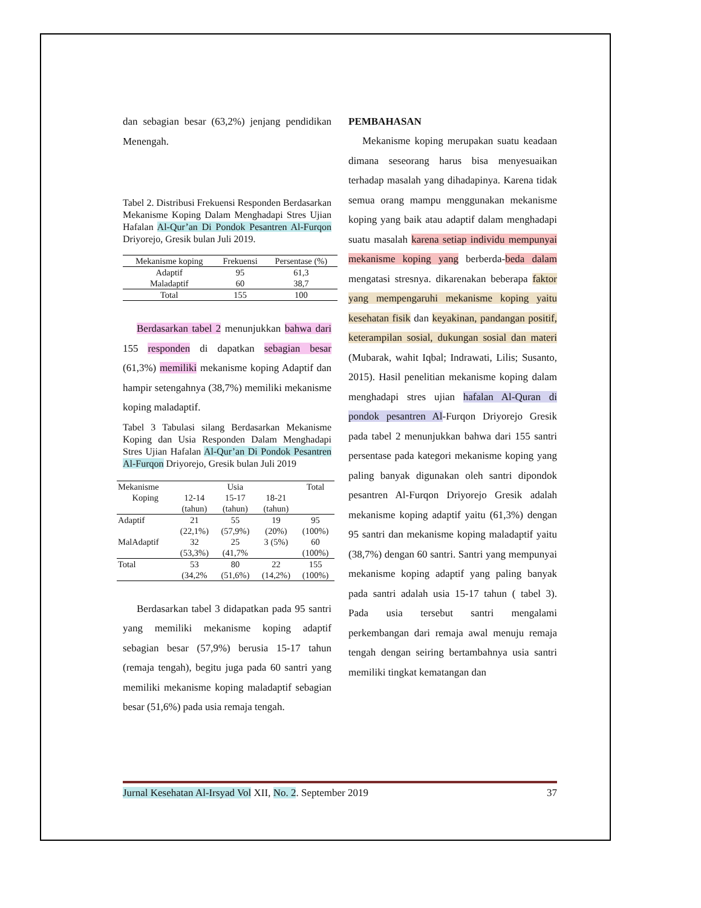dan sebagian besar (63,2%) jenjang pendidikan Menengah.
Tabel 2. Distribusi Frekuensi Responden Berdasarkan Mekanisme Koping Dalam Menghadapi Stres Ujian Hafalan Al-Qur’an Di Pondok Pesantren Al-Furqon Driyorejo, Gresik bulan Juli 2019.
| Mekanisme koping | Frekuensi | Persentase (%) |
| --- | --- | --- |
| Adaptif | 95 | 61,3 |
| Maladaptif | 60 | 38,7 |
| Total | 155 | 100 |
Berdasarkan tabel 2 menunjukkan bahwa dari 155 responden di dapatkan sebagian besar (61,3%) memiliki mekanisme koping Adaptif dan hampir setengahnya (38,7%) memiliki mekanisme koping maladaptif.
Tabel 3 Tabulasi silang Berdasarkan Mekanisme Koping dan Usia Responden Dalam Menghadapi Stres Ujian Hafalan Al-Qur’an Di Pondok Pesantren Al-Furqon Driyorejo, Gresik bulan Juli 2019
| Mekanisme | Usia | | | Total |
| --- | --- | --- | --- | --- |
| Koping | 12-14 (tahun) | 15-17 (tahun) | 18-21 (tahun) | |
| Adaptif | 21 (22,1%) | 55 (57,9%) | 19 (20%) | 95 (100%) |
| MalAdaptif | 32 (53,3%) | 25 (41,7% | 3 (5%) | 60 (100%) |
| Total | 53 (34,2% | 80 (51,6%) | 22 (14,2%) | 155 (100%) |
Berdasarkan tabel 3 didapatkan pada 95 santri yang memiliki mekanisme koping adaptif sebagian besar (57,9%) berusia 15-17 tahun (remaja tengah), begitu juga pada 60 santri yang memiliki mekanisme koping maladaptif sebagian besar (51,6%) pada usia remaja tengah.
PEMBAHASAN
Mekanisme koping merupakan suatu keadaan dimana seseorang harus bisa menyesuaikan terhadap masalah yang dihadapinya. Karena tidak semua orang mampu menggunakan mekanisme koping yang baik atau adaptif dalam menghadapi suatu masalah karena setiap individu mempunyai mekanisme koping yang berberda-beda dalam mengatasi stresnya. dikarenakan beberapa faktor yang mempengaruhi mekanisme koping yaitu kesehatan fisik dan keyakinan, pandangan positif, keterampilan sosial, dukungan sosial dan materi (Mubarak, wahit Iqbal; Indrawati, Lilis; Susanto, 2015). Hasil penelitian mekanisme koping dalam menghadapi stres ujian hafalan Al-Quran di pondok pesantren Al-Furqon Driyorejo Gresik pada tabel 2 menunjukkan bahwa dari 155 santri persentase pada kategori mekanisme koping yang paling banyak digunakan oleh santri dipondok pesantren Al-Furqon Driyorejo Gresik adalah mekanisme koping adaptif yaitu (61,3%) dengan 95 santri dan mekanisme koping maladaptif yaitu (38,7%) dengan 60 santri. Santri yang mempunyai mekanisme koping adaptif yang paling banyak pada santri adalah usia 15-17 tahun ( tabel 3). Pada usia tersebut santri mengalami perkembangan dari remaja awal menuju remaja tengah dengan seiring bertambahnya usia santri memiliki tingkat kematangan dan
Jurnal Kesehatan Al-Irsyad Vol XII, No. 2. September 2019 37